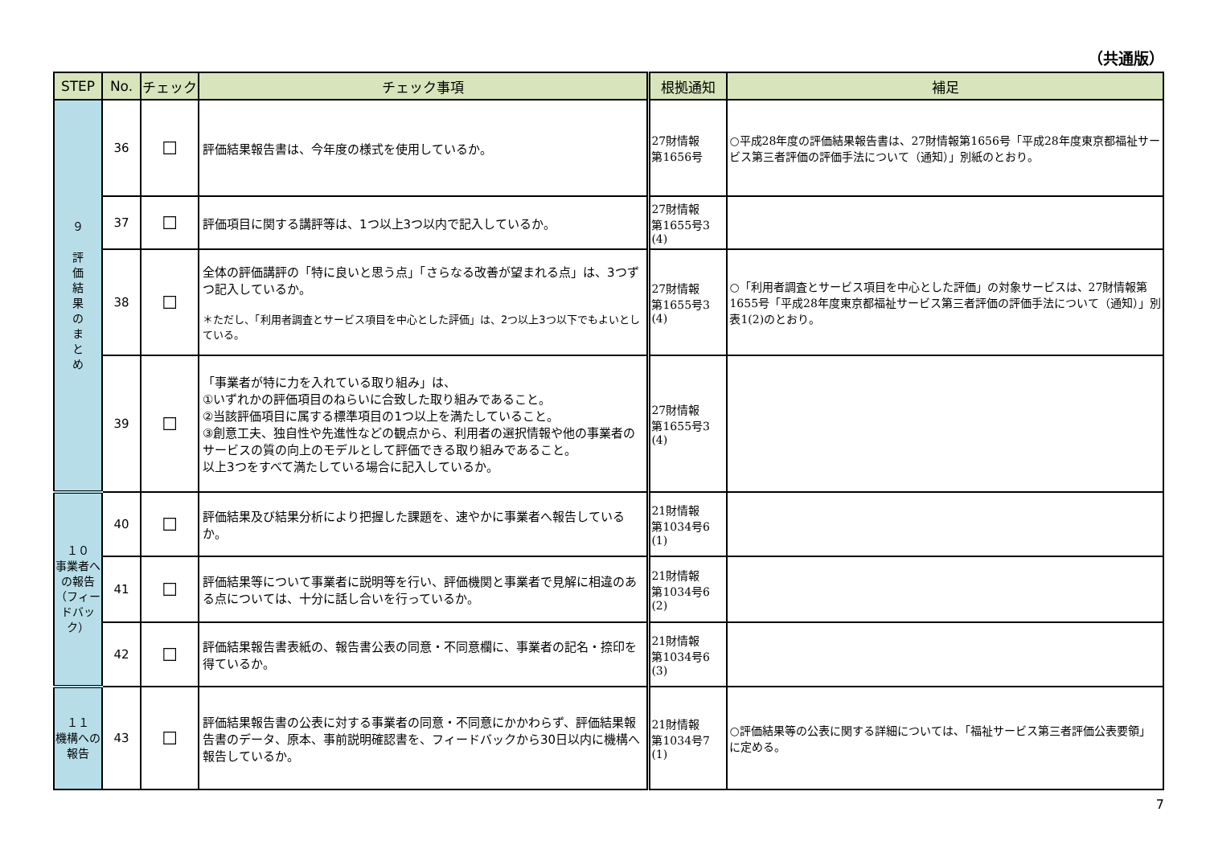（共通版）
| STEP | No. | チェック | チェック事項 | 根拠通知 | 補足 |
| --- | --- | --- | --- | --- | --- |
| ９ 評 価 結 果 の ま と め | 36 | ☐ | 評価結果報告書は、今年度の様式を使用しているか。 | 27財情報 第1656号 | ○平成28年度の評価結果報告書は、27財情報第1656号「平成28年度東京都福祉サービス第三者評価の評価手法について（通知）」別紙のとおり。 |
| | 37 | ☐ | 評価項目に関する講評等は、1つ以上3つ以内で記入しているか。 | 27財情報 第1655号3 (4) | |
| | 38 | ☐ | 全体の評価講評の「特に良いと思う点」「さらなる改善が望まれる点」は、3つずつ記入しているか。 ＊ただし、「利用者調査とサービス項目を中心とした評価」は、2つ以上3つ以下でもよいとしている。 | 27財情報 第1655号3 (4) | ○「利用者調査とサービス項目を中心とした評価」の対象サービスは、27財情報第1655号「平成28年度東京都福祉サービス第三者評価の評価手法について（通知）」別表1(2)のとおり。 |
| | 39 | ☐ | 「事業者が特に力を入れている取り組み」は、 ①いずれかの評価項目のねらいに合致した取り組みであること。 ②当該評価項目に属する標準項目の1つ以上を満たしていること。 ③創意工夫、独自性や先進性などの観点から、利用者の選択情報や他の事業者のサービスの質の向上のモデルとして評価できる取り組みであること。 以上3つをすべて満たしている場合に記入しているか。 | 27財情報 第1655号3 (4) | |
| １０ 事業者への報告 （フィードバック） | 40 | ☐ | 評価結果及び結果分析により把握した課題を、速やかに事業者へ報告しているか。 | 21財情報 第1034号6 (1) | |
| | 41 | ☐ | 評価結果等について事業者に説明等を行い、評価機関と事業者で見解に相違のある点については、十分に話し合いを行っているか。 | 21財情報 第1034号6 (2) | |
| | 42 | ☐ | 評価結果報告書表紙の、報告書公表の同意・不同意欄に、事業者の記名・捺印を得ているか。 | 21財情報 第1034号6 (3) | |
| １１ 機構への報告 | 43 | ☐ | 評価結果報告書の公表に対する事業者の同意・不同意にかかわらず、評価結果報告書のデータ、原本、事前説明確認書を、フィードバックから30日以内に機構へ報告しているか。 | 21財情報 第1034号7 (1) | ○評価結果等の公表に関する詳細については、「福祉サービス第三者評価公表要領」に定める。 |
7